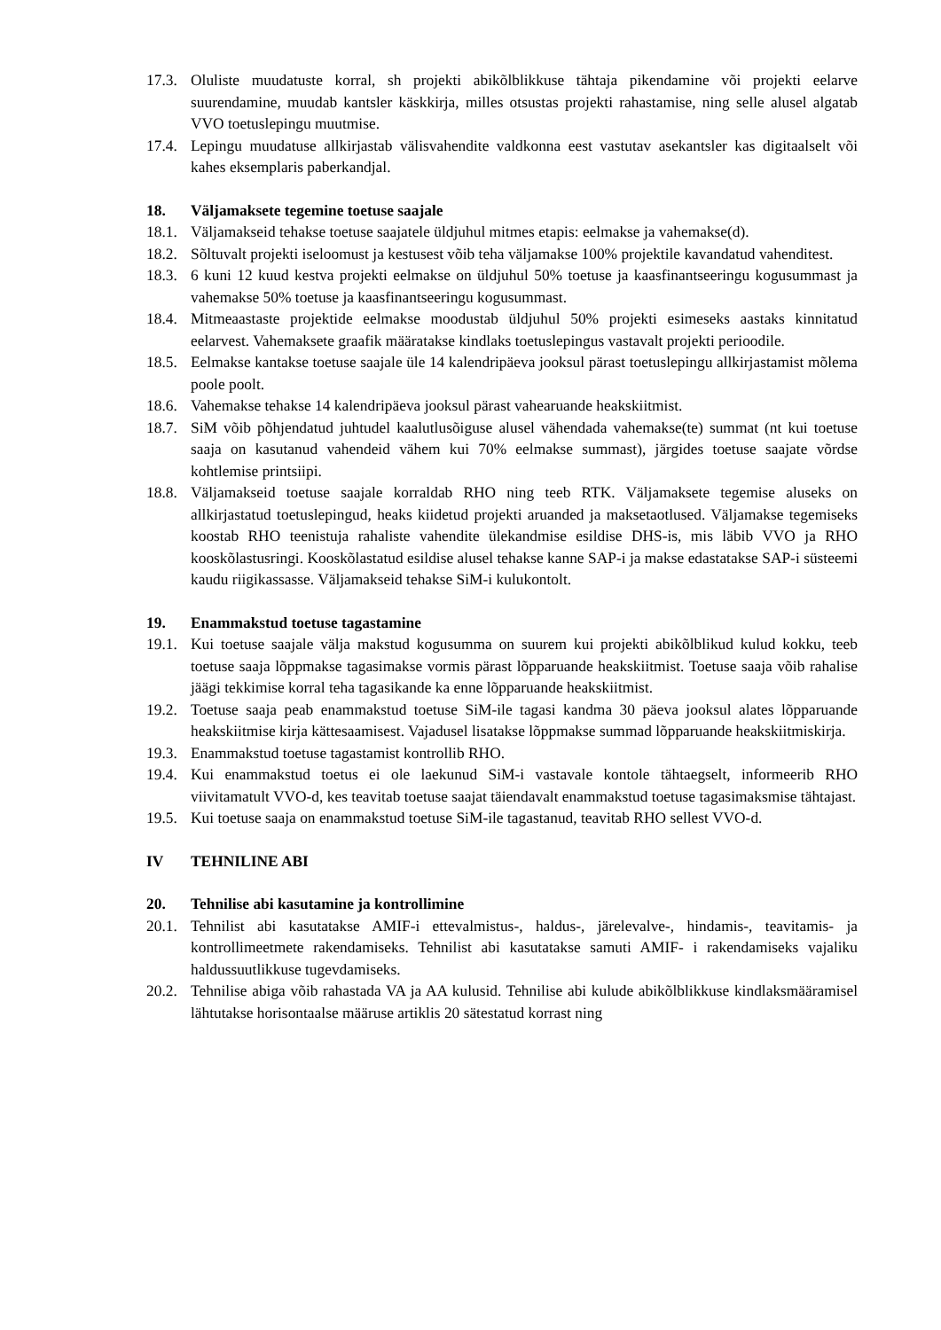17.3. Oluliste muudatuste korral, sh projekti abikõlblikkuse tähtaja pikendamine või projekti eelarve suurendamine, muudab kantsler käskkirja, milles otsustas projekti rahastamise, ning selle alusel algatab VVO toetuslepingu muutmise.
17.4. Lepingu muudatuse allkirjastab välisvahendite valdkonna eest vastutav asekantsler kas digitaalselt või kahes eksemplaris paberkandjal.
18. Väljamaksete tegemine toetuse saajale
18.1. Väljamakseid tehakse toetuse saajatele üldjuhul mitmes etapis: eelmakse ja vahemakse(d).
18.2. Sõltuvalt projekti iseloomust ja kestusest võib teha väljamakse 100% projektile kavandatud vahenditest.
18.3. 6 kuni 12 kuud kestva projekti eelmakse on üldjuhul 50% toetuse ja kaasfinantseeringu kogusummast ja vahemakse 50% toetuse ja kaasfinantseeringu kogusummast.
18.4. Mitmeaastaste projektide eelmakse moodustab üldjuhul 50% projekti esimeseks aastaks kinnitatud eelarvest. Vahemaksete graafik määratakse kindlaks toetuslepingus vastavalt projekti perioodile.
18.5. Eelmakse kantakse toetuse saajale üle 14 kalendripäeva jooksul pärast toetuslepingu allkirjastamist mõlema poole poolt.
18.6. Vahemakse tehakse 14 kalendripäeva jooksul pärast vahearuande heakskiitmist.
18.7. SiM võib põhjendatud juhtudel kaalutlusõiguse alusel vähendada vahemakse(te) summat (nt kui toetuse saaja on kasutanud vahendeid vähem kui 70% eelmakse summast), järgides toetuse saajate võrdse kohtlemise printsiipi.
18.8. Väljamakseid toetuse saajale korraldab RHO ning teeb RTK. Väljamaksete tegemise aluseks on allkirjastatud toetuslepingud, heaks kiidetud projekti aruanded ja maksetaotlused. Väljamakse tegemiseks koostab RHO teenistuja rahaliste vahendite ülekandmise esildise DHS-is, mis läbib VVO ja RHO kooskõlastusringi. Kooskõlastatud esildise alusel tehakse kanne SAP-i ja makse edastatakse SAP-i süsteemi kaudu riigikassasse. Väljamakseid tehakse SiM-i kulukontolt.
19. Enammakstud toetuse tagastamine
19.1. Kui toetuse saajale välja makstud kogusumma on suurem kui projekti abikõlblikud kulud kokku, teeb toetuse saaja lõppmakse tagasimakse vormis pärast lõpparuande heakskiitmist. Toetuse saaja võib rahalise jäägi tekkimise korral teha tagasikande ka enne lõpparuande heakskiitmist.
19.2. Toetuse saaja peab enammakstud toetuse SiM-ile tagasi kandma 30 päeva jooksul alates lõpparuande heakskiitmise kirja kättesaamisest. Vajadusel lisatakse lõppmakse summad lõpparuande heakskiitmiskirja.
19.3. Enammakstud toetuse tagastamist kontrollib RHO.
19.4. Kui enammakstud toetus ei ole laekunud SiM-i vastavale kontole tähtaegselt, informeerib RHO viivitamatult VVO-d, kes teavitab toetuse saajat täiendavalt enammakstud toetuse tagasimaksmise tähtajast.
19.5. Kui toetuse saaja on enammakstud toetuse SiM-ile tagastanud, teavitab RHO sellest VVO-d.
IV TEHNILINE ABI
20. Tehnilise abi kasutamine ja kontrollimine
20.1. Tehnilist abi kasutatakse AMIF-i ettevalmistus-, haldus-, järelevalve-, hindamis-, teavitamis- ja kontrollimeetmete rakendamiseks. Tehnilist abi kasutatakse samuti AMIF- i rakendamiseks vajaliku haldussuutlikkuse tugevdamiseks.
20.2. Tehnilise abiga võib rahastada VA ja AA kulusid. Tehnilise abi kulude abikõlblikkuse kindlaksmääramisel lähtutakse horisontaalse määruse artiklis 20 sätestatud korrast ning